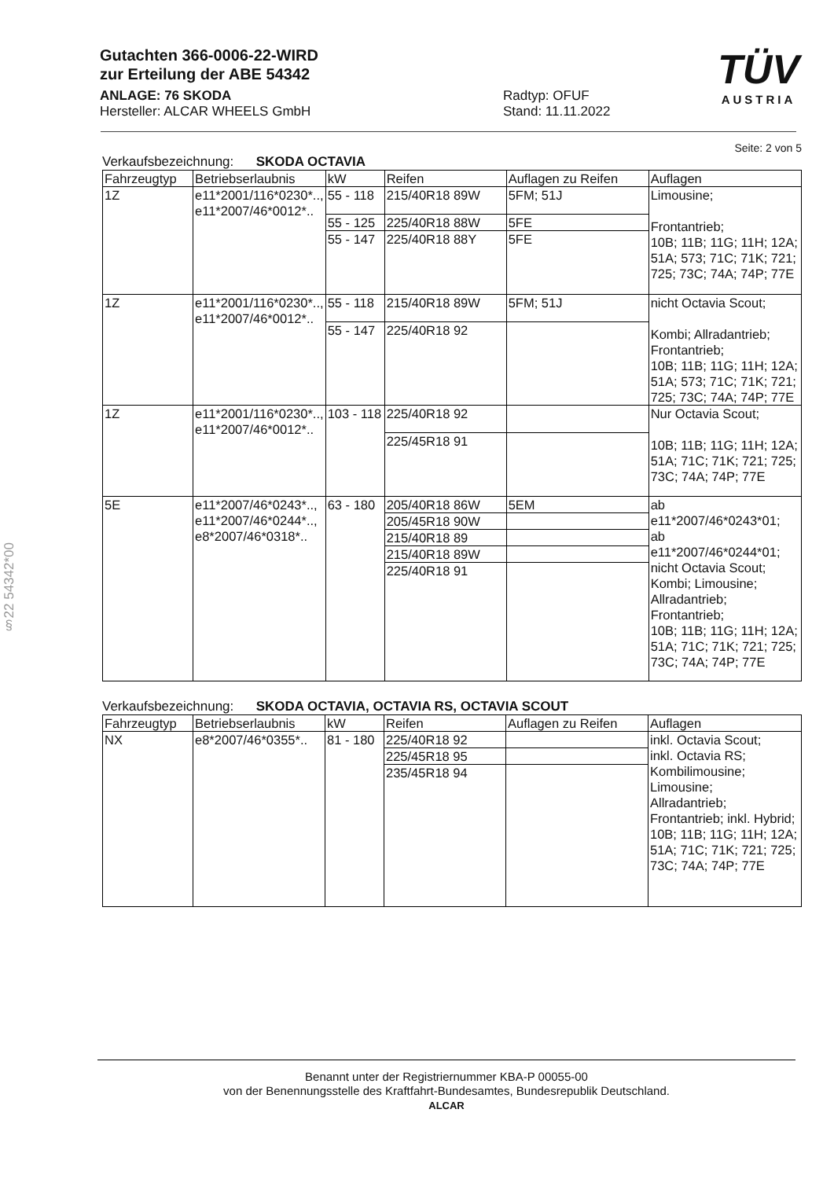Gutachten 366-0006-22-WIRD
zur Erteilung der ABE 54342
ANLAGE: 76 SKODA
Hersteller: ALCAR WHEELS GmbH
Radtyp: OFUF
Stand: 11.11.2022
TÜV
AUSTRIA
Seite: 2 von 5
Verkaufsbezeichnung: SKODA OCTAVIA
| Fahrzeugtyp | Betriebserlaubnis | kW | Reifen | Auflagen zu Reifen | Auflagen |
| 1Z | e11*2001/116*0230*.., e11*2007/46*0012*.. | 55 - 118 | 215/40R18 89W | 5FM; 51J | Limousine; Frontantrieb; 10B; 11B; 11G; 11H; 12A; 51A; 573; 71C; 71K; 721; 725; 73C; 74A; 74P; 77E |
| | | 55 - 125 | 225/40R18 88W | 5FE | |
| | | 55 - 147 | 225/40R18 88Y | 5FE | |
| 1Z | e11*2001/116*0230*.., e11*2007/46*0012*.. | 55 - 118 | 215/40R18 89W | 5FM; 51J | nicht Octavia Scout; Kombi; Allradantrieb; Frontantrieb; 10B; 11B; 11G; 11H; 12A; 51A; 573; 71C; 71K; 721; 725; 73C; 74A; 74P; 77E |
| | | 55 - 147 | 225/40R18 92 | | |
| 1Z | e11*2001/116*0230*.., e11*2007/46*0012*.. | 103 - 118 | 225/40R18 92 | | Nur Octavia Scout; 10B; 11B; 11G; 11H; 12A; 51A; 71C; 71K; 721; 725; 73C; 74A; 74P; 77E |
| | | | 225/45R18 91 | | |
| 5E | e11*2007/46*0243*.., e11*2007/46*0244*.., e8*2007/46*0318*.. | 63 - 180 | 205/40R18 86W | 5EM | ab e11*2007/46*0243*01; ab e11*2007/46*0244*01; nicht Octavia Scout; Kombi; Limousine; Allradantrieb; Frontantrieb; 10B; 11B; 11G; 11H; 12A; 51A; 71C; 71K; 721; 725; 73C; 74A; 74P; 77E |
| | | | 205/45R18 90W | | |
| | | | 215/40R18 89 | | |
| | | | 215/40R18 89W | | |
| | | | 225/40R18 91 | | |
Verkaufsbezeichnung: SKODA OCTAVIA, OCTAVIA RS, OCTAVIA SCOUT
| Fahrzeugtyp | Betriebserlaubnis | kW | Reifen | Auflagen zu Reifen | Auflagen |
| NX | e8*2007/46*0355*.. | 81 - 180 | 225/40R18 92 | | inkl. Octavia Scout; inkl. Octavia RS; Kombilimousine; Limousine; Allradantrieb; Frontantrieb; inkl. Hybrid; 10B; 11B; 11G; 11H; 12A; 51A; 71C; 71K; 721; 725; 73C; 74A; 74P; 77E |
| | | | 225/45R18 95 | | |
| | | | 235/45R18 94 | | |
§22 54342*00
Benannt unter der Registriernummer KBA-P 00055-00
von der Benennungsstelle des Kraftfahrt-Bundesamtes, Bundesrepublik Deutschland.
ALCAR